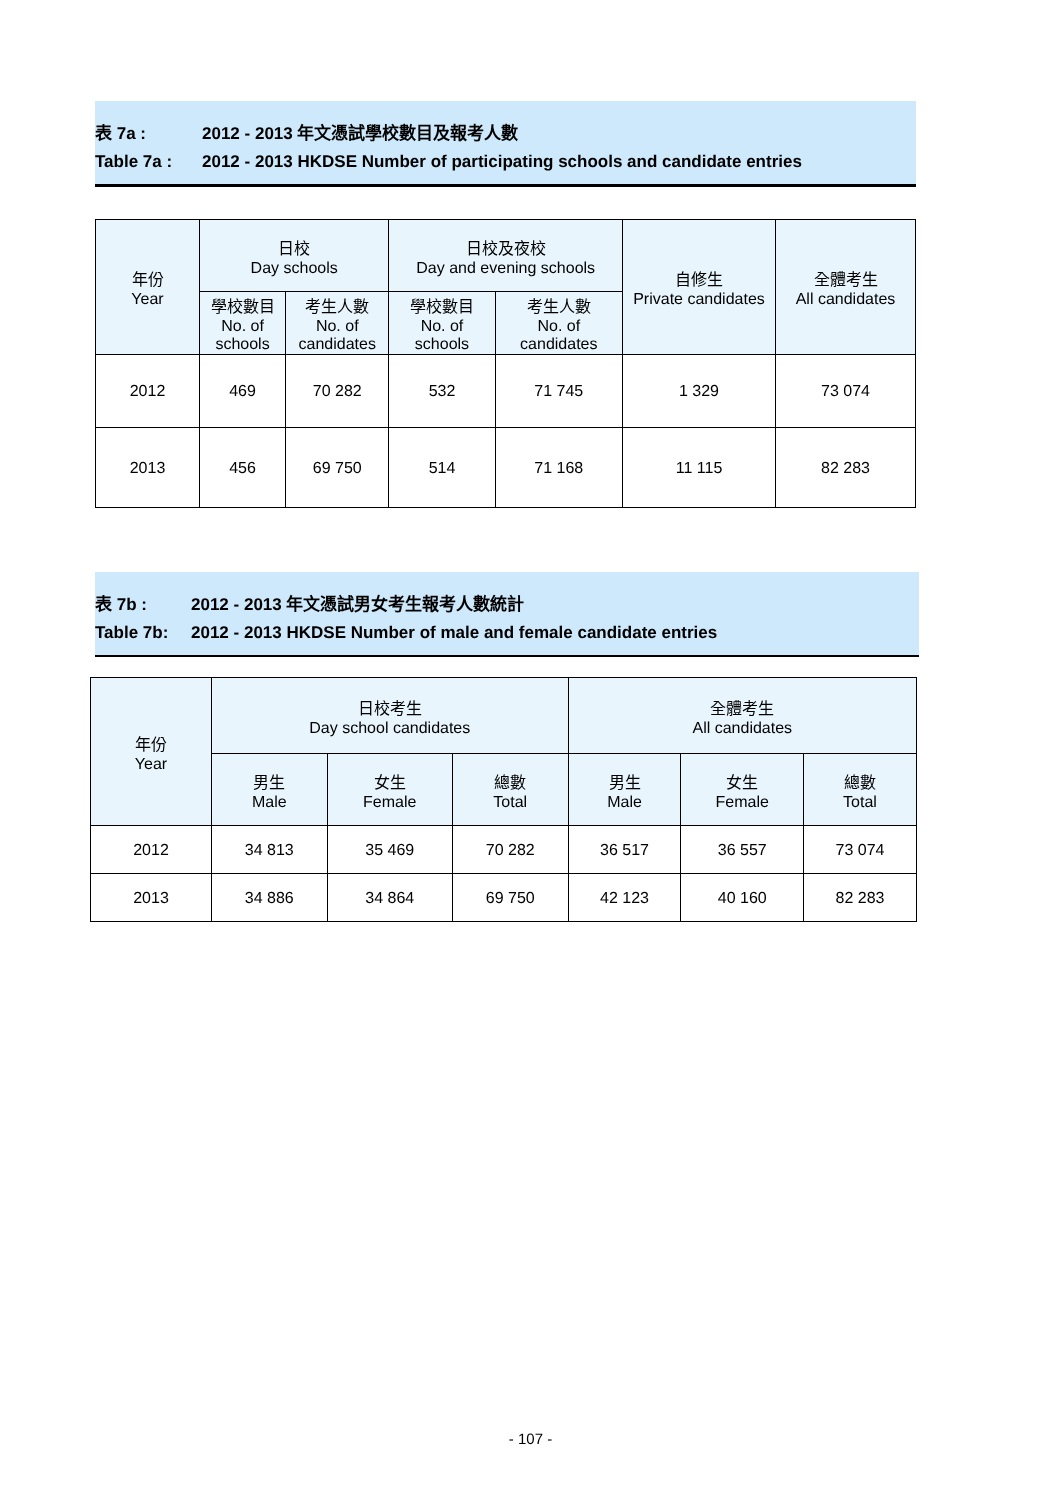表 7a : 2012 - 2013 年文憑試學校數目及報考人數
Table 7a : 2012 - 2013 HKDSE Number of participating schools and candidate entries
| 年份 Year | 日校 Day schools | | 日校及夜校 Day and evening schools | | 自修生 Private candidates | 全體考生 All candidates |
| --- | --- | --- | --- | --- | --- | --- |
| | 學校數目 No. of schools | 考生人數 No. of candidates | 學校數目 No. of schools | 考生人數 No. of candidates | | |
| 2012 | 469 | 70 282 | 532 | 71 745 | 1 329 | 73 074 |
| 2013 | 456 | 69 750 | 514 | 71 168 | 11 115 | 82 283 |
表 7b : 2012 - 2013 年文憑試男女考生報考人數統計
Table 7b: 2012 - 2013 HKDSE Number of male and female candidate entries
| 年份 Year | 日校考生 Day school candidates | | | 全體考生 All candidates | | |
| --- | --- | --- | --- | --- | --- | --- |
| | 男生 Male | 女生 Female | 總數 Total | 男生 Male | 女生 Female | 總數 Total |
| 2012 | 34 813 | 35 469 | 70 282 | 36 517 | 36 557 | 73 074 |
| 2013 | 34 886 | 34 864 | 69 750 | 42 123 | 40 160 | 82 283 |
- 107 -